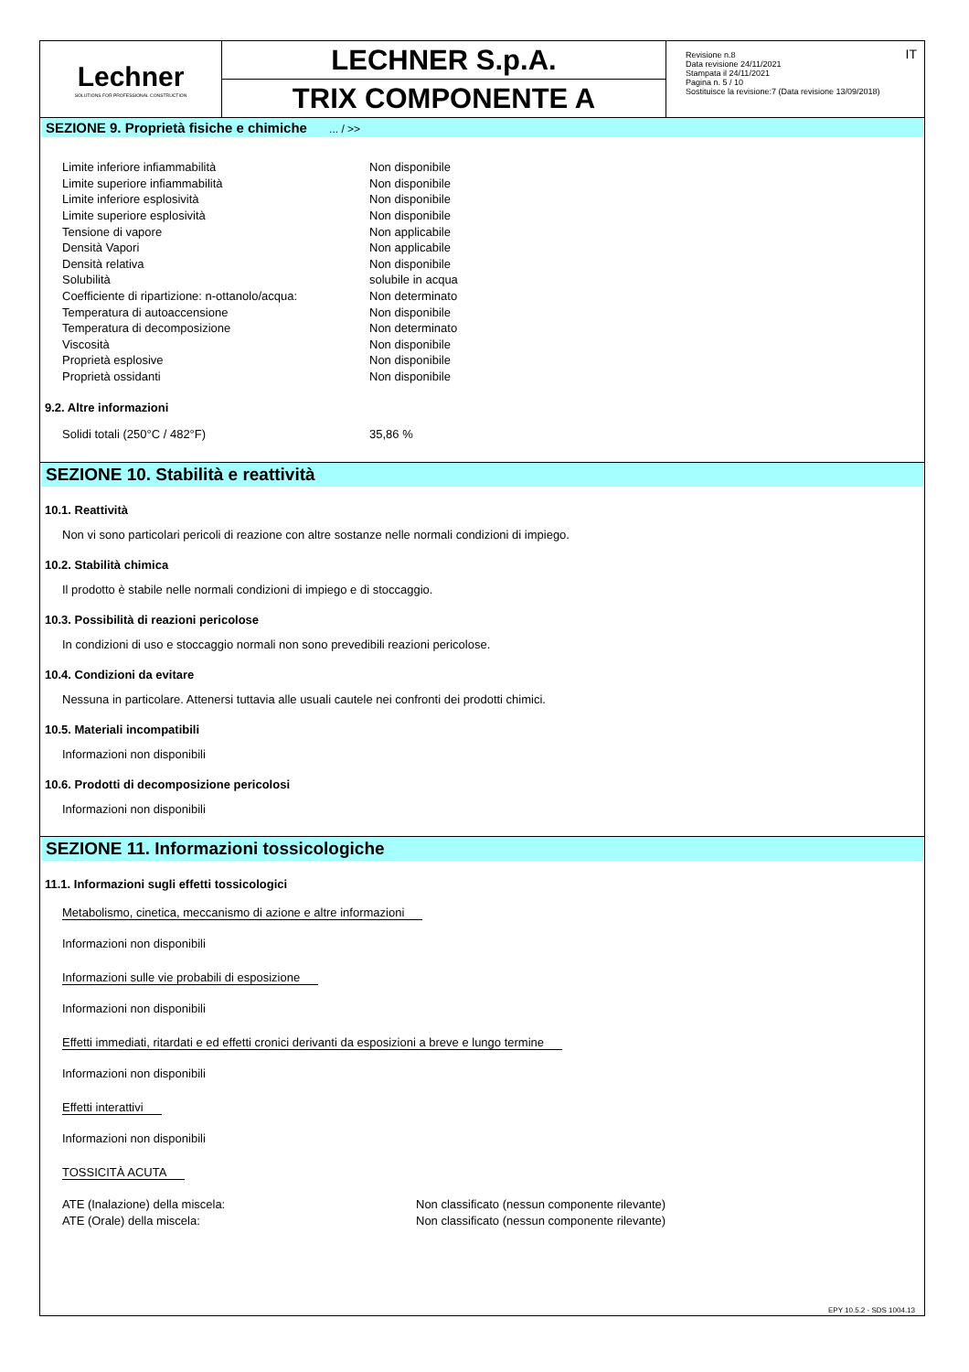Lechner
SOLUTIONS FOR PROFESSIONAL CONSTRUCTION
LECHNER S.p.A.
TRIX COMPONENTE A
Revisione n.8
Data revisione 24/11/2021
Stampata il 24/11/2021
Pagina n. 5 / 10
Sostituisce la revisione:7 (Data revisione 13/09/2018)
IT
SEZIONE 9. Proprietà fisiche e chimiche ... / >>
| Limite inferiore infiammabilità | Non disponibile |
| Limite superiore infiammabilità | Non disponibile |
| Limite inferiore esplosività | Non disponibile |
| Limite superiore esplosività | Non disponibile |
| Tensione di vapore | Non applicabile |
| Densità Vapori | Non applicabile |
| Densità relativa | Non disponibile |
| Solubilità | solubile in acqua |
| Coefficiente di ripartizione: n-ottanolo/acqua: | Non determinato |
| Temperatura di autoaccensione | Non disponibile |
| Temperatura di decomposizione | Non determinato |
| Viscosità | Non disponibile |
| Proprietà esplosive | Non disponibile |
| Proprietà ossidanti | Non disponibile |
9.2. Altre informazioni
| Solidi totali (250°C / 482°F) | 35,86 % |
SEZIONE 10. Stabilità e reattività
10.1. Reattività
Non vi sono particolari pericoli di reazione con altre sostanze nelle normali condizioni di impiego.
10.2. Stabilità chimica
Il prodotto è stabile nelle normali condizioni di impiego e di stoccaggio.
10.3. Possibilità di reazioni pericolose
In condizioni di uso e stoccaggio normali non sono prevedibili reazioni pericolose.
10.4. Condizioni da evitare
Nessuna in particolare. Attenersi tuttavia alle usuali cautele nei confronti dei prodotti chimici.
10.5. Materiali incompatibili
Informazioni non disponibili
10.6. Prodotti di decomposizione pericolosi
Informazioni non disponibili
SEZIONE 11. Informazioni tossicologiche
11.1. Informazioni sugli effetti tossicologici
Metabolismo, cinetica, meccanismo di azione e altre informazioni
Informazioni non disponibili
Informazioni sulle vie probabili di esposizione
Informazioni non disponibili
Effetti immediati, ritardati e ed effetti cronici derivanti da esposizioni a breve e lungo termine
Informazioni non disponibili
Effetti interattivi
Informazioni non disponibili
TOSSICITÀ ACUTA
| ATE (Inalazione) della miscela: | Non classificato (nessun componente rilevante) |
| ATE (Orale) della miscela: | Non classificato (nessun componente rilevante) |
EPY 10.5.2 - SDS 1004.13